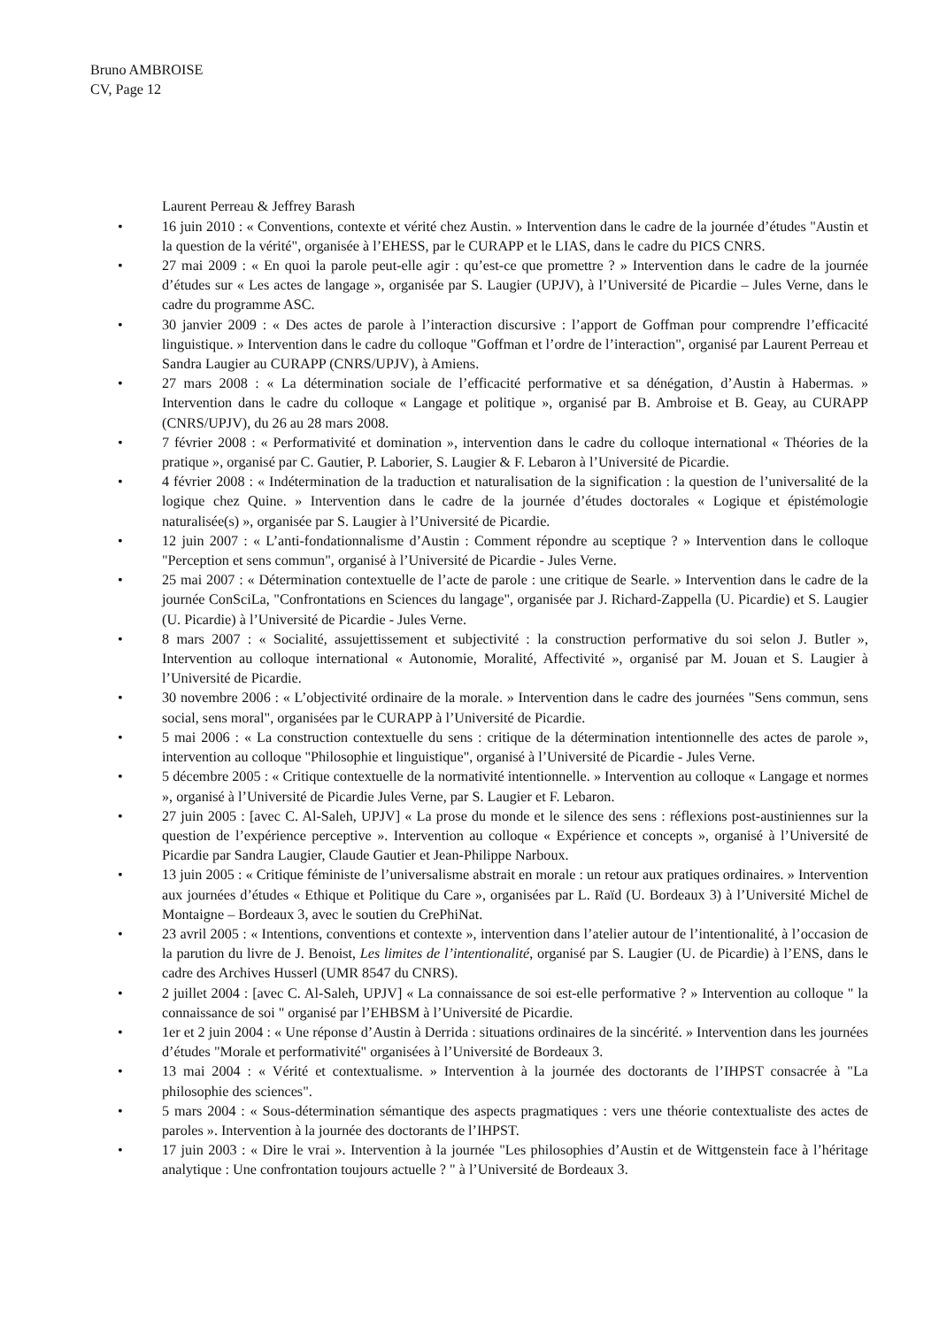Bruno AMBROISE
CV, Page 12
Laurent Perreau & Jeffrey Barash
• 16 juin 2010 : « Conventions, contexte et vérité chez Austin. » Intervention dans le cadre de la journée d’études "Austin et la question de la vérité", organisée à l’EHESS, par le CURAPP et le LIAS, dans le cadre du PICS CNRS.
• 27 mai 2009 : « En quoi la parole peut-elle agir : qu’est-ce que promettre ? » Intervention dans le cadre de la journée d’études sur « Les actes de langage », organisée par S. Laugier (UPJV), à l’Université de Picardie – Jules Verne, dans le cadre du programme ASC.
• 30 janvier 2009 : « Des actes de parole à l’interaction discursive : l’apport de Goffman pour comprendre l’efficacité linguistique. » Intervention dans le cadre du colloque "Goffman et l’ordre de l’interaction", organisé par Laurent Perreau et Sandra Laugier au CURAPP (CNRS/UPJV), à Amiens.
• 27 mars 2008 : « La détermination sociale de l’efficacité performative et sa dénégation, d’Austin à Habermas. » Intervention dans le cadre du colloque « Langage et politique », organisé par B. Ambroise et B. Geay, au CURAPP (CNRS/UPJV), du 26 au 28 mars 2008.
• 7 février 2008 : « Performativité et domination », intervention dans le cadre du colloque international « Théories de la pratique », organisé par C. Gautier, P. Laborier, S. Laugier & F. Lebaron à l’Université de Picardie.
• 4 février 2008 : « Indétermination de la traduction et naturalisation de la signification : la question de l’universalité de la logique chez Quine. » Intervention dans le cadre de la journée d’études doctorales « Logique et épistémologie naturalisée(s) », organisée par S. Laugier à l’Université de Picardie.
• 12 juin 2007 : « L’anti-fondationnalisme d’Austin : Comment répondre au sceptique ? » Intervention dans le colloque "Perception et sens commun", organisé à l’Université de Picardie - Jules Verne.
• 25 mai 2007 : « Détermination contextuelle de l’acte de parole : une critique de Searle. » Intervention dans le cadre de la journée ConSciLa, "Confrontations en Sciences du langage", organisée par J. Richard-Zappella (U. Picardie) et S. Laugier (U. Picardie) à l’Université de Picardie - Jules Verne.
• 8 mars 2007 : « Socialité, assujettissement et subjectivité : la construction performative du soi selon J. Butler », Intervention au colloque international « Autonomie, Moralité, Affectivité », organisé par M. Jouan et S. Laugier à l’Université de Picardie.
• 30 novembre 2006 : « L’objectivité ordinaire de la morale. » Intervention dans le cadre des journées "Sens commun, sens social, sens moral", organisées par le CURAPP à l’Université de Picardie.
• 5 mai 2006 : « La construction contextuelle du sens : critique de la détermination intentionnelle des actes de parole », intervention au colloque "Philosophie et linguistique", organisé à l’Université de Picardie - Jules Verne.
• 5 décembre 2005 : « Critique contextuelle de la normativité intentionnelle. » Intervention au colloque « Langage et normes », organisé à l’Université de Picardie Jules Verne, par S. Laugier et F. Lebaron.
• 27 juin 2005 : [avec C. Al-Saleh, UPJV] « La prose du monde et le silence des sens : réflexions post-austiniennes sur la question de l’expérience perceptive ». Intervention au colloque « Expérience et concepts », organisé à l’Université de Picardie par Sandra Laugier, Claude Gautier et Jean-Philippe Narboux.
• 13 juin 2005 : « Critique féministe de l’universalisme abstrait en morale : un retour aux pratiques ordinaires. » Intervention aux journées d’études « Ethique et Politique du Care », organisées par L. Raïd (U. Bordeaux 3) à l’Université Michel de Montaigne – Bordeaux 3, avec le soutien du CrePhiNat.
• 23 avril 2005 : « Intentions, conventions et contexte », intervention dans l’atelier autour de l’intentionalité, à l’occasion de la parution du livre de J. Benoist, Les limites de l’intentionalité, organisé par S. Laugier (U. de Picardie) à l’ENS, dans le cadre des Archives Husserl (UMR 8547 du CNRS).
• 2 juillet 2004 : [avec C. Al-Saleh, UPJV] « La connaissance de soi est-elle performative ? » Intervention au colloque " la connaissance de soi " organisé par l’EHBSM à l’Université de Picardie.
• 1er et 2 juin 2004 : « Une réponse d’Austin à Derrida : situations ordinaires de la sincérité. » Intervention dans les journées d’études "Morale et performativité" organisées à l’Université de Bordeaux 3.
• 13 mai 2004 : « Vérité et contextualisme. » Intervention à la journée des doctorants de l’IHPST consacrée à "La philosophie des sciences".
• 5 mars 2004 : « Sous-détermination sémantique des aspects pragmatiques : vers une théorie contextualiste des actes de paroles ». Intervention à la journée des doctorants de l’IHPST.
• 17 juin 2003 : « Dire le vrai ». Intervention à la journée "Les philosophies d’Austin et de Wittgenstein face à l’héritage analytique : Une confrontation toujours actuelle ? " à l’Université de Bordeaux 3.